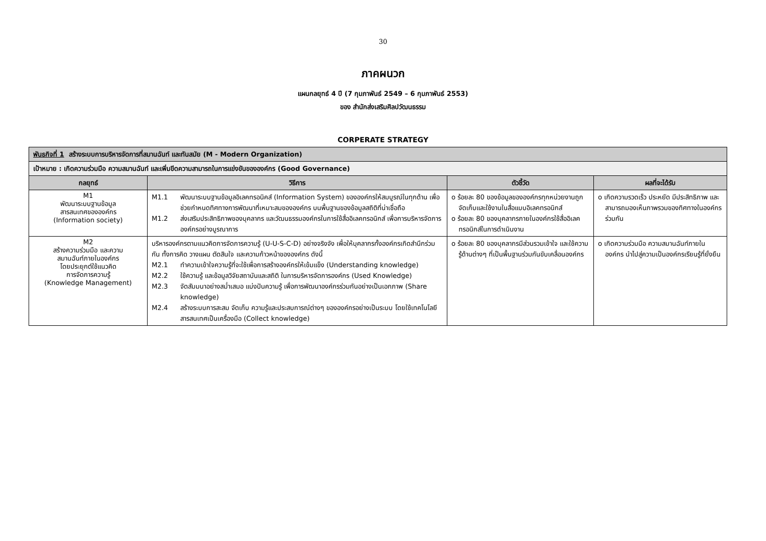30
ภาคผนวก
แผนกลยุทธ์ 4 ปี (7 กุมภาพันธ์ 2549 – 6 กุมภาพันธ์ 2553)
ของ สำนักส่งเสริมศิลปวัฒนธรรม
CORPERATE STRATEGY
| พันธกิจที่ 1 สร้างระบบการบริหารจัดการที่สมานฉันท์ และทันสมัย (M - Modern Organization) | | | |
| เป้าหมาย : เกิดความร่วมมือ ความสมานฉันท์ และเพิ่มขีดความสามารถในการแข่งขันขององค์กร (Good Governance) | | | |
| กลยุทธ์ | วิธีการ | ตัวชี้วัด | ผลที่จะได้รับ |
| M1 พัฒนาระบบฐานข้อมูล สารสนเทศขององค์กร (Information society) | M1.1 พัฒนาระบบฐานข้อมูลอิเลคทรอนิคส์ (Information System) ขององค์กรให้สมบูรณ์ในทุกด้าน เพื่อช่วยกำหนดทิศทางการพัฒนาที่เหมาะสมขององค์กร บนพื้นฐานของข้อมูลสถิติที่น่าเชื่อถือ M1.2 ส่งเสริมประสิทธิภาพของบุคลากร และวัฒนธรรมองค์กรในการใช้สื่ออิเลคทรอนิกส์ เพื่อการบริหารจัดการองค์กรอย่างบูรณาการ | o ร้อยละ 80 ของข้อมูลขององค์กรทุกหน่วยงานถูกจัดเก็บและใช้งานในสื่อแบบอิเลคทรอนิกส์ o ร้อยละ 80 ของบุคลากรภายในองค์กรใช้สื่ออิเลคทรอนิกส์ในการดำเนินงาน | o เกิดความรวดเร็ว ประหยัด มีประสิทธิภาพ และสามารถมองเห็นภาพรวมของทิศทางในองค์กรร่วมกัน |
| M2 สร้างความร่วมมือ และความ สมานฉันท์ภายในองค์กร โดยประยุกต์ใช้แนวคิด การจัดการความรู้ (Knowledge Management) | บริหารองค์กรตามแนวคิดการจัดการความรู้ (U-U-S-C-D) อย่างจริงจัง เพื่อให้บุคลากรทั้งองค์กรเกิดสำนึกร่วมกัน ทั้งการคิด วางแผน ตัดสินใจ และความก้าวหน้าขององค์กร ดังนี้ M2.1 ทำความเข้าใจความรู้ที่จะใช้เพื่อการสร้างองค์กรให้เข้มแข็ง (Understanding knowledge) M2.2 ใช้ความรู้ และข้อมูลวิจัยสถาบันและสถิติ ในการบริหารจัดการองค์กร (Used Knowledge) M2.3 จัดสัมมนาอย่างสม่ำเสมอ แบ่งปันความรู้ เพื่อการพัฒนาองค์กรร่วมกันอย่างเป็นเอกภาพ (Share knowledge) M2.4 สร้างระบบการสะสม จัดเก็บ ความรู้และประสบการณ์ต่างๆ ขององค์กรอย่างเป็นระบบ โดยใช้เทคโนโลยีสารสนเทศเป็นเครื่องมือ (Collect knowledge) | o ร้อยละ 80 ของบุคลากรมีส่วนรวมเข้าใจ และใช้ความรู้ด้านต่างๆ ที่เป็นพื้นฐานร่วมกันขับเคลื่อนองค์กร | o เกิดความร่วมมือ ความสมานฉันท์ภายในองค์กร นำไปสู่ความเป็นองค์กรเรียนรู้ที่ยั่งยืน |